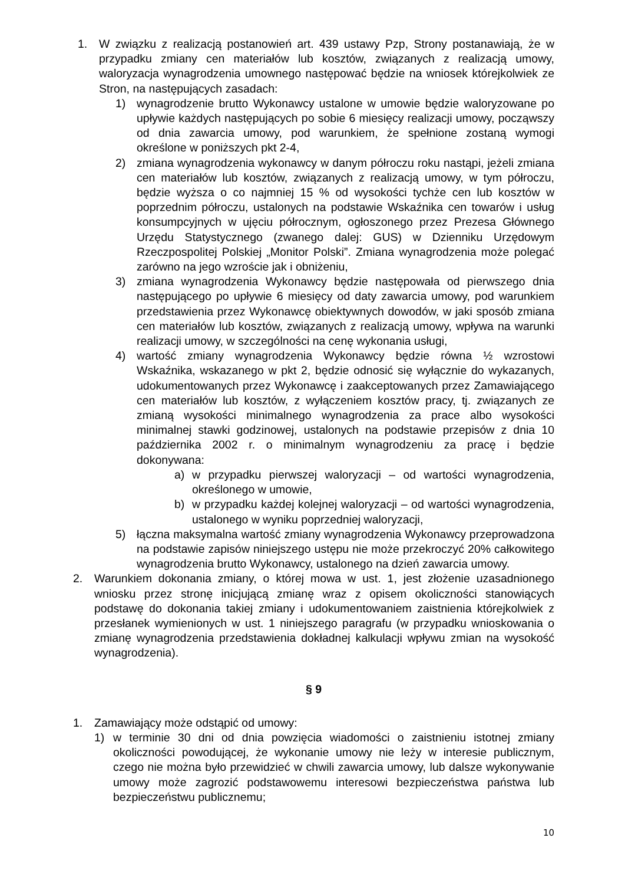1. W związku z realizacją postanowień art. 439 ustawy Pzp, Strony postanawiają, że w przypadku zmiany cen materiałów lub kosztów, związanych z realizacją umowy, waloryzacja wynagrodzenia umownego następować będzie na wniosek którejkolwiek ze Stron, na następujących zasadach:
1) wynagrodzenie brutto Wykonawcy ustalone w umowie będzie waloryzowane po upływie każdych następujących po sobie 6 miesięcy realizacji umowy, począwszy od dnia zawarcia umowy, pod warunkiem, że spełnione zostaną wymogi określone w poniższych pkt 2-4,
2) zmiana wynagrodzenia wykonawcy w danym półroczu roku nastąpi, jeżeli zmiana cen materiałów lub kosztów, związanych z realizacją umowy, w tym półroczu, będzie wyższa o co najmniej 15 % od wysokości tychże cen lub kosztów w poprzednim półroczu, ustalonych na podstawie Wskaźnika cen towarów i usług konsumpcyjnych w ujęciu półrocznym, ogłoszonego przez Prezesa Głównego Urzędu Statystycznego (zwanego dalej: GUS) w Dzienniku Urzędowym Rzeczpospolitej Polskiej „Monitor Polski”. Zmiana wynagrodzenia może polegać zarówno na jego wzroście jak i obniżeniu,
3) zmiana wynagrodzenia Wykonawcy będzie następowała od pierwszego dnia następującego po upływie 6 miesięcy od daty zawarcia umowy, pod warunkiem przedstawienia przez Wykonawcę obiektywnych dowodów, w jaki sposób zmiana cen materiałów lub kosztów, związanych z realizacją umowy, wpływa na warunki realizacji umowy, w szczególności na cenę wykonania usługi,
4) wartość zmiany wynagrodzenia Wykonawcy będzie równa ½ wzrostowi Wskaźnika, wskazanego w pkt 2, będzie odnosić się wyłącznie do wykazanych, udokumentowanych przez Wykonawcę i zaakceptowanych przez Zamawiającego cen materiałów lub kosztów, z wyłączeniem kosztów pracy, tj. związanych ze zmianą wysokości minimalnego wynagrodzenia za prace albo wysokości minimalnej stawki godzinowej, ustalonych na podstawie przepisów z dnia 10 października 2002 r. o minimalnym wynagrodzeniu za pracę i będzie dokonywana:
a) w przypadku pierwszej waloryzacji – od wartości wynagrodzenia, określonego w umowie,
b) w przypadku każdej kolejnej waloryzacji – od wartości wynagrodzenia, ustalonego w wyniku poprzedniej waloryzacji,
5) łączna maksymalna wartość zmiany wynagrodzenia Wykonawcy przeprowadzona na podstawie zapisów niniejszego ustępu nie może przekroczyć 20% całkowitego wynagrodzenia brutto Wykonawcy, ustalonego na dzień zawarcia umowy.
2. Warunkiem dokonania zmiany, o której mowa w ust. 1, jest złożenie uzasadnionego wniosku przez stronę inicjującą zmianę wraz z opisem okoliczności stanowiących podstawę do dokonania takiej zmiany i udokumentowaniem zaistnienia którejkolwiek z przesłanek wymienionych w ust. 1 niniejszego paragrafu (w przypadku wnioskowania o zmianę wynagrodzenia przedstawienia dokładnej kalkulacji wpływu zmian na wysokość wynagrodzenia).
§ 9
1. Zamawiający może odstąpić od umowy:
1) w terminie 30 dni od dnia powzięcia wiadomości o zaistnieniu istotnej zmiany okoliczności powodującej, że wykonanie umowy nie leży w interesie publicznym, czego nie można było przewidzieć w chwili zawarcia umowy, lub dalsze wykonywanie umowy może zagrozić podstawowemu interesowi bezpieczeństwa państwa lub bezpieczeństwu publicznemu;
10